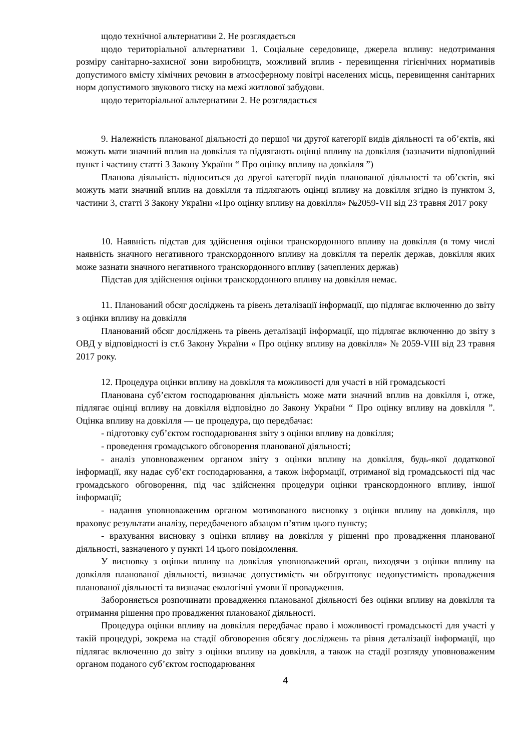щодо технічної альтернативи 2. Не розглядається
щодо територіальної альтернативи 1. Соціальне середовище, джерела впливу: недотримання розміру санітарно-захисної зони виробництв, можливий вплив - перевищення гігієнічних нормативів допустимого вмісту хімічних речовин в атмосферному повітрі населених місць, перевищення санітарних норм допустимого звукового тиску на межі житлової забудови.
щодо територіальної альтернативи 2. Не розглядається
9. Належність планованої діяльності до першої чи другої категорії видів діяльності та об’єктів, які можуть мати значний вплив на довкілля та підлягають оцінці впливу на довкілля (зазначити відповідний пункт і частину статті 3 Закону України “ Про оцінку впливу на довкілля ”)
Планова діяльність відноситься до другої категорії видів планованої діяльності та об’єктів, які можуть мати значний вплив на довкілля та підлягають оцінці впливу на довкілля згідно із пунктом 3, частини 3, статті 3 Закону України «Про оцінку впливу на довкілля» №2059-VII від 23 травня 2017 року
10. Наявність підстав для здійснення оцінки транскордонного впливу на довкілля (в тому числі наявність значного негативного транскордонного впливу на довкілля та перелік держав, довкілля яких може зазнати значного негативного транскордонного впливу (зачеплених держав)
Підстав для здійснення оцінки транскордонного впливу на довкілля немає.
11. Планований обсяг досліджень та рівень деталізації інформації, що підлягає включенню до звіту з оцінки впливу на довкілля
Планований обсяг досліджень та рівень деталізації інформації, що підлягає включенню до звіту з ОВД у відповідності із ст.6 Закону України « Про оцінку впливу на довкілля» № 2059-VIII від 23 травня 2017 року.
12. Процедура оцінки впливу на довкілля та можливості для участі в ній громадськості
Планована суб’єктом господарювання діяльність може мати значний вплив на довкілля і, отже, підлягає оцінці впливу на довкілля відповідно до Закону України “ Про оцінку впливу на довкілля ”. Оцінка впливу на довкілля — це процедура, що передбачає:
- підготовку суб’єктом господарювання звіту з оцінки впливу на довкілля;
- проведення громадського обговорення планованої діяльності;
- аналіз уповноваженим органом звіту з оцінки впливу на довкілля, будь-якої додаткової інформації, яку надає суб’єкт господарювання, а також інформації, отриманої від громадськості під час громадського обговорення, під час здійснення процедури оцінки транскордонного впливу, іншої інформації;
- надання уповноваженим органом мотивованого висновку з оцінки впливу на довкілля, що враховує результати аналізу, передбаченого абзацом п’ятим цього пункту;
- врахування висновку з оцінки впливу на довкілля у рішенні про провадження планованої діяльності, зазначеного у пункті 14 цього повідомлення.
У висновку з оцінки впливу на довкілля уповноважений орган, виходячи з оцінки впливу на довкілля планованої діяльності, визначає допустимість чи обґрунтовує недопустимість провадження планованої діяльності та визначає екологічні умови її провадження.
Забороняється розпочинати провадження планованої діяльності без оцінки впливу на довкілля та отримання рішення про провадження планованої діяльності.
Процедура оцінки впливу на довкілля передбачає право і можливості громадськості для участі у такій процедурі, зокрема на стадії обговорення обсягу досліджень та рівня деталізації інформації, що підлягає включенню до звіту з оцінки впливу на довкілля, а також на стадії розгляду уповноваженим органом поданого суб’єктом господарювання
4